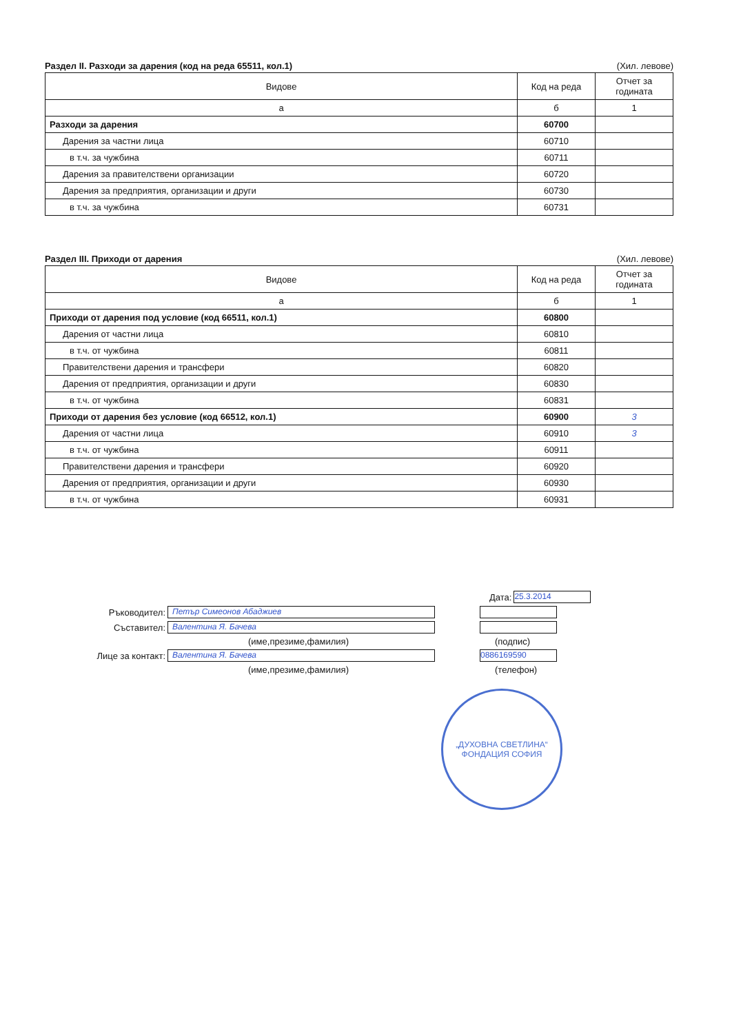Раздел II. Разходи за дарения (код на реда 65511, кол.1) (Хил. левове)
| Видове | Код на реда | Отчет за годината |
| --- | --- | --- |
| а | б | 1 |
| Разходи за дарения | 60700 | |
| Дарения за частни лица | 60710 | |
| в т.ч. за чужбина | 60711 | |
| Дарения за правителствени организации | 60720 | |
| Дарения за предприятия, организации и други | 60730 | |
| в т.ч. за чужбина | 60731 | |
Раздел III. Приходи от дарения (Хил. левове)
| Видове | Код на реда | Отчет за годината |
| --- | --- | --- |
| а | б | 1 |
| Приходи от дарения под условие (код 66511, кол.1) | 60800 | |
| Дарения от частни лица | 60810 | |
| в т.ч. от чужбина | 60811 | |
| Правителствени дарения и трансфери | 60820 | |
| Дарения от предприятия, организации и други | 60830 | |
| в т.ч. от чужбина | 60831 | |
| Приходи от дарения без условие (код 66512, кол.1) | 60900 | 3 |
| Дарения от частни лица | 60910 | 3 |
| в т.ч. от чужбина | 60911 | |
| Правителствени дарения и трансфери | 60920 | |
| Дарения от предприятия, организации и други | 60930 | |
| в т.ч. от чужбина | 60931 | |
Дата: 25.3.2014
Ръководител: Петър Симеонов Абаджиев
Съставител: Валентина Я. Бачева
(име,презиме,фамилия) (подпис)
Лице за контакт: Валентина Я. Бачева 0886169590
(име,презиме,фамилия) (телефон)
„ДУХОВНА СВЕТЛИНА“ ФОНДАЦИЯ СОФИЯ